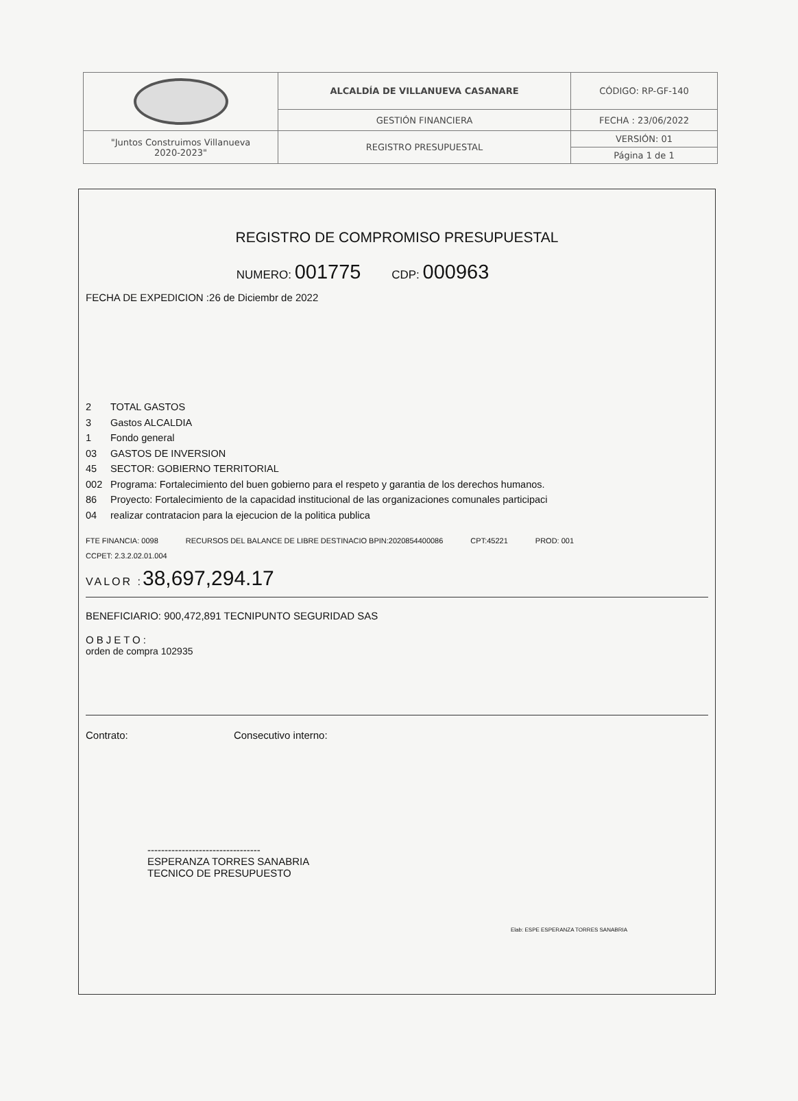| | ALCALDÍA DE VILLANUEVA CASANARE | CÓDIGO: RP-GF-140 |
| | GESTIÓN FINANCIERA | FECHA : 23/06/2022 |
| "Juntos Construimos Villanueva 2020-2023" | REGISTRO PRESUPUESTAL | VERSIÓN: 01 |
| | | Página 1 de 1 |
REGISTRO DE COMPROMISO PRESUPUESTAL
NUMERO: 001775 CDP: 000963
FECHA DE EXPEDICION :26 de Diciembr de 2022
2 TOTAL GASTOS
3 Gastos ALCALDIA
1 Fondo general
03 GASTOS DE INVERSION
45 SECTOR: GOBIERNO TERRITORIAL
002 Programa: Fortalecimiento del buen gobierno para el respeto y garantia de los derechos humanos.
86 Proyecto: Fortalecimiento de la capacidad institucional de las organizaciones comunales participaci
04 realizar contratacion para la ejecucion de la politica publica
FTE FINANCIA: 0098 RECURSOS DEL BALANCE DE LIBRE DESTINACIO BPIN:2020854400086 CPT:45221 PROD: 001
CCPET: 2.3.2.02.01.004
VALOR :38,697,294.17
BENEFICIARIO: 900,472,891 TECNIPUNTO SEGURIDAD SAS
OBJETO:
orden de compra 102935
Contrato: Consecutivo interno:
---------------------------------
ESPERANZA TORRES SANABRIA
TECNICO DE PRESUPUESTO
Elab: ESPE ESPERANZA TORRES SANABRIA